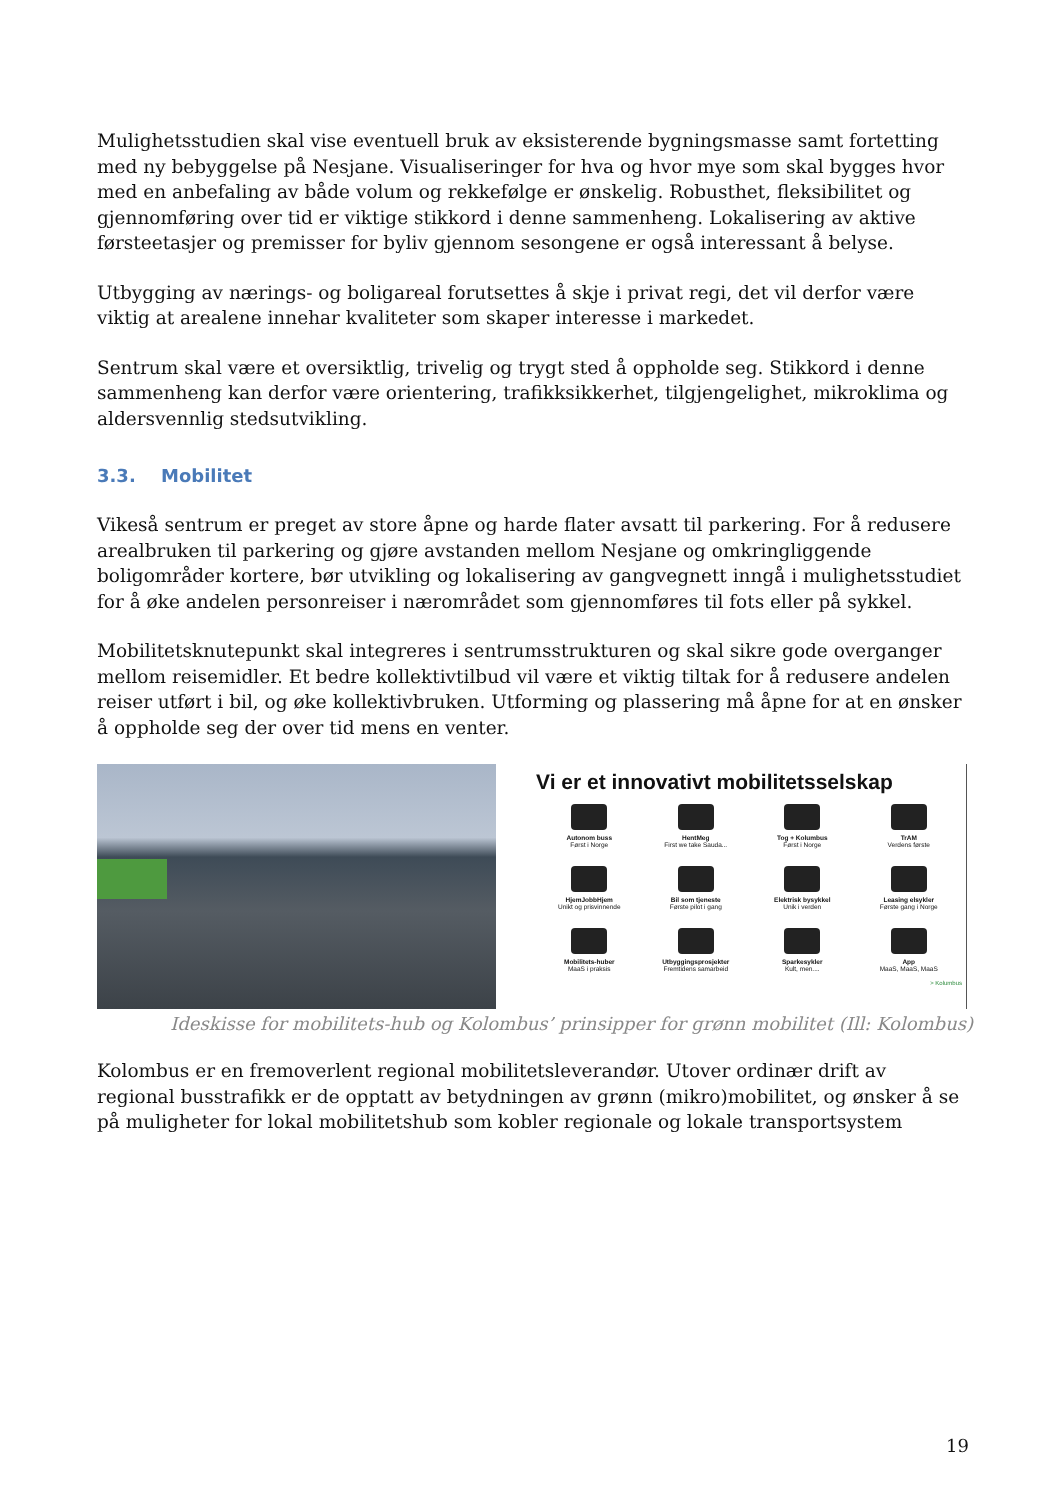Mulighetsstudien skal vise eventuell bruk av eksisterende bygningsmasse samt fortetting med ny bebyggelse på Nesjane. Visualiseringer for hva og hvor mye som skal bygges hvor med en anbefaling av både volum og rekkefølge er ønskelig. Robusthet, fleksibilitet og gjennomføring over tid er viktige stikkord i denne sammenheng. Lokalisering av aktive førsteetasjer og premisser for byliv gjennom sesongene er også interessant å belyse.
Utbygging av nærings- og boligareal forutsettes å skje i privat regi, det vil derfor være viktig at arealene innehar kvaliteter som skaper interesse i markedet.
Sentrum skal være et oversiktlig, trivelig og trygt sted å oppholde seg. Stikkord i denne sammenheng kan derfor være orientering, trafikksikkerhet, tilgjengelighet, mikroklima og aldersvennlig stedsutvikling.
3.3. Mobilitet
Vikeså sentrum er preget av store åpne og harde flater avsatt til parkering. For å redusere arealbruken til parkering og gjøre avstanden mellom Nesjane og omkringliggende boligområder kortere, bør utvikling og lokalisering av gangvegnett inngå i mulighetsstudiet for å øke andelen personreiser i nærområdet som gjennomføres til fots eller på sykkel.
Mobilitetsknutepunkt skal integreres i sentrumsstrukturen og skal sikre gode overganger mellom reisemidler. Et bedre kollektivtilbud vil være et viktig tiltak for å redusere andelen reiser utført i bil, og øke kollektivbruken. Utforming og plassering må åpne for at en ønsker å oppholde seg der over tid mens en venter.
Vi er et innovativt mobilitetsselskap
Autonom buss
Først i Norge
HentMeg
First we take Sauda...
Tog + Kolumbus
Først i Norge
TrAM
Verdens første
HjemJobbHjem
Unikt og prisvinnende
Bil som tjeneste
Første pilot i gang
Elektrisk bysykkel
Unik i verden
Leasing elsykler
Første gang i Norge
Mobilitets-huber
MaaS i praksis
Utbyggingsprosjekter
Fremtidens samarbeid
Sparkesykler
Kult, men....
App
MaaS, MaaS, MaaS
> Kolumbus
Ideskisse for mobilitets-hub og Kolombus’ prinsipper for grønn mobilitet (Ill: Kolombus)
Kolombus er en fremoverlent regional mobilitetsleverandør. Utover ordinær drift av regional busstrafikk er de opptatt av betydningen av grønn (mikro)mobilitet, og ønsker å se på muligheter for lokal mobilitetshub som kobler regionale og lokale transportsystem
19